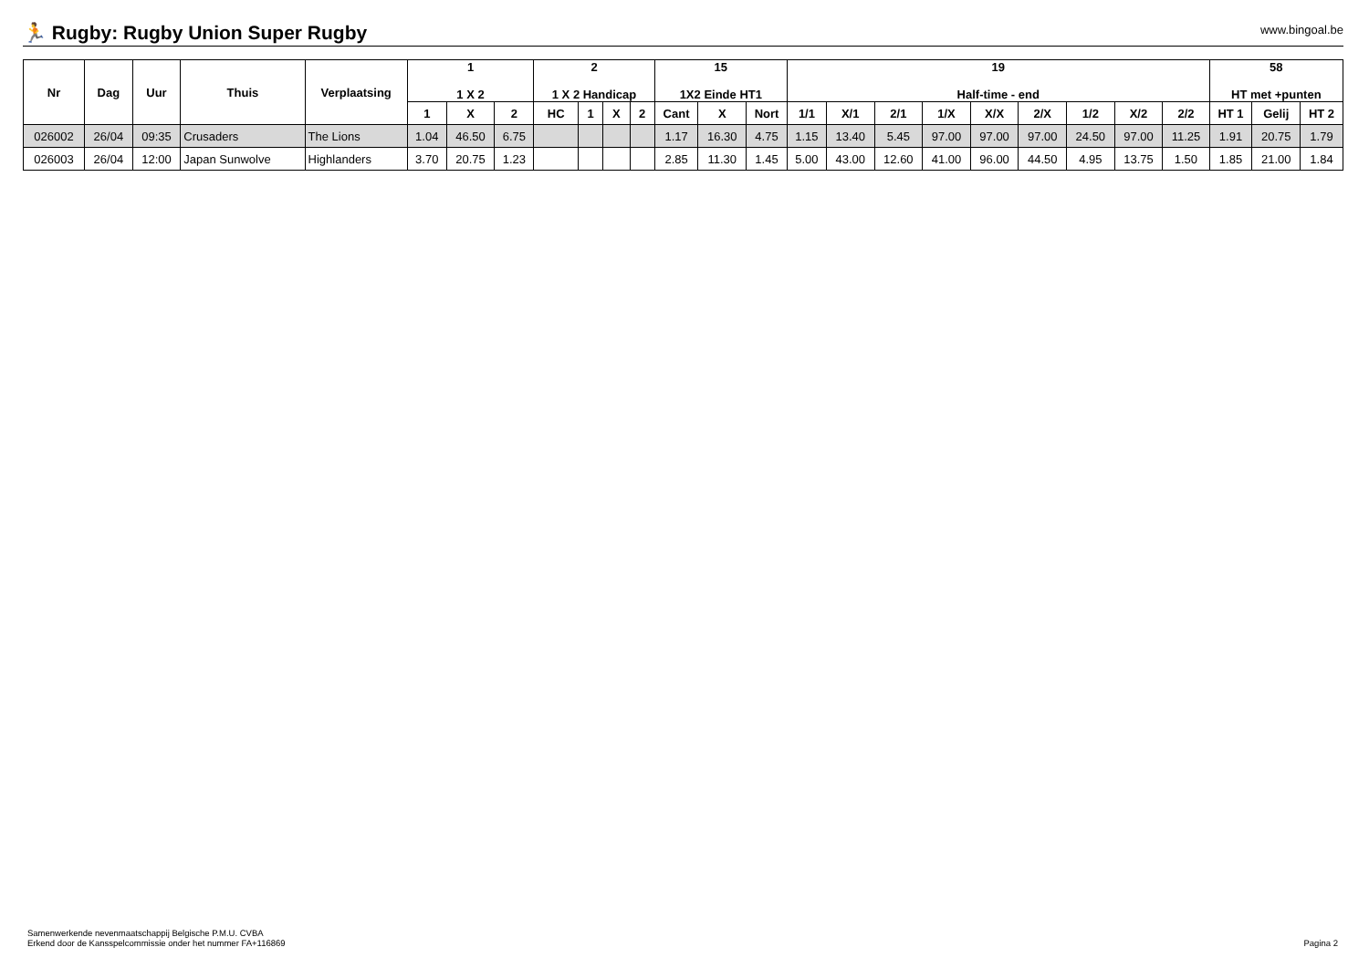🏃 Rugby: Rugby Union Super Rugby
www.bingoal.be
| Nr | Dag | Uur | Thuis | Verplaatsing | 1 1 X 2 | | | 2 1 X 2 Handicap | | | | 15 1X2 Einde HT1 | | | 19 Half-time - end | | | | | | | | | 58 HT met +punten | | |
| --- | --- | --- | --- | --- | --- | --- | --- | --- | --- | --- | --- | --- | --- | --- | --- | --- | --- | --- | --- | --- | --- | --- | --- | --- | --- | --- |
| | | | | | 1 | X | 2 | HC | 1 | X | 2 | Cant | X | Nort | 1/1 | X/1 | 2/1 | 1/X | X/X | 2/X | 1/2 | X/2 | 2/2 | HT 1 | Gelij | HT 2 |
| 026002 | 26/04 | 09:35 | Crusaders | The Lions | 1.04 | 46.50 | 6.75 | | | | | 1.17 | 16.30 | 4.75 | 1.15 | 13.40 | 5.45 | 97.00 | 97.00 | 97.00 | 24.50 | 97.00 | 11.25 | 1.91 | 20.75 | 1.79 |
| 026003 | 26/04 | 12:00 | Japan Sunwolve | Highlanders | 3.70 | 20.75 | 1.23 | | | | | 2.85 | 11.30 | 1.45 | 5.00 | 43.00 | 12.60 | 41.00 | 96.00 | 44.50 | 4.95 | 13.75 | 1.50 | 1.85 | 21.00 | 1.84 |
Samenwerkende nevenmaatschappij Belgische P.M.U. CVBA
Erkend door de Kansspelcommissie onder het nummer FA+116869
Pagina 2